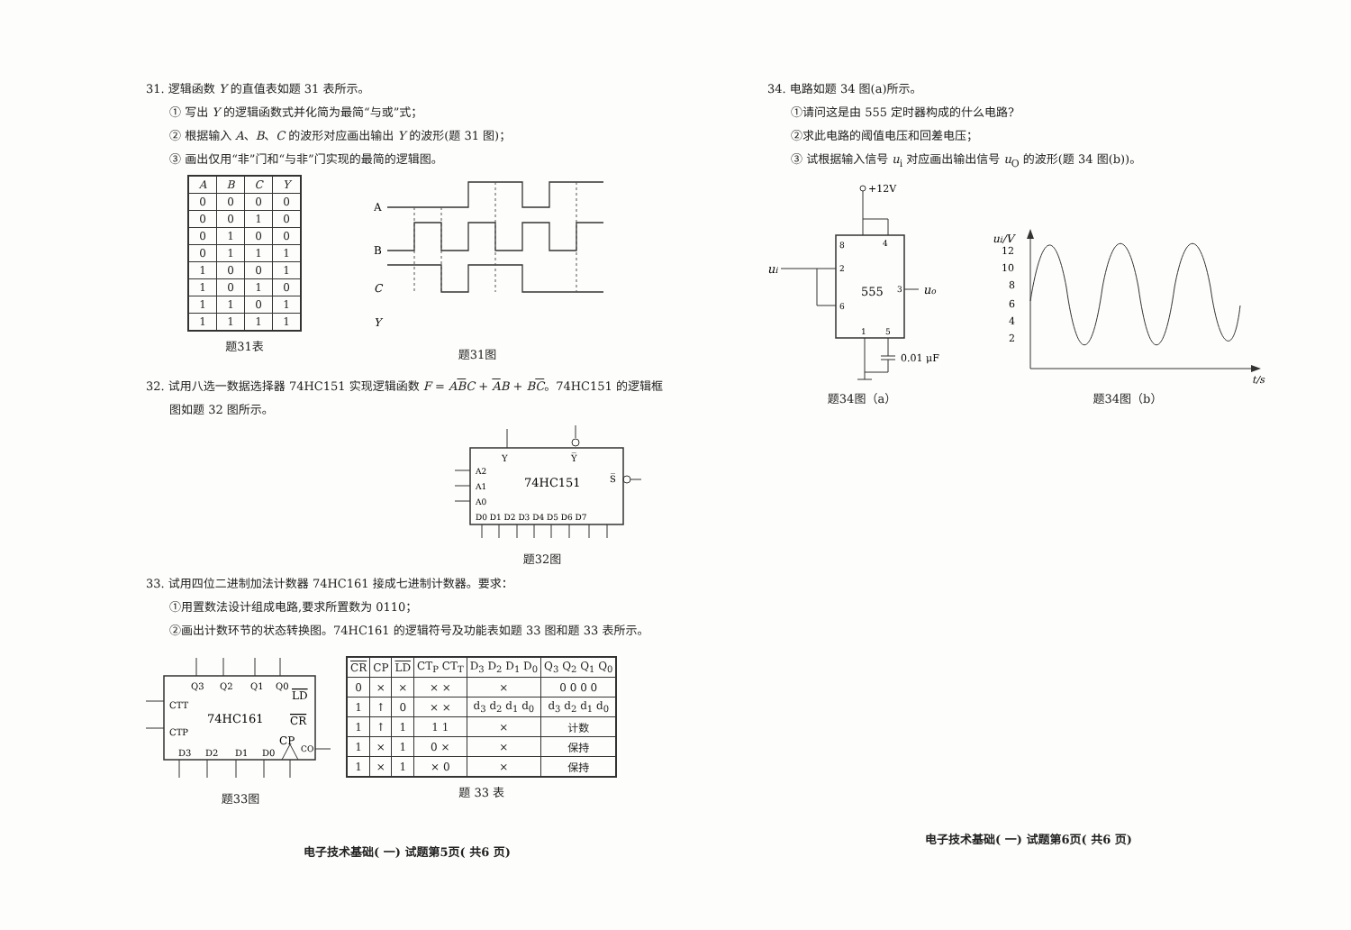31. 逻辑函数 Y 的直值表如题 31 表所示。
① 写出 Y 的逻辑函数式并化简为最简“与或”式；
② 根据输入 A、B、C 的波形对应画出输出 Y 的波形(题 31 图)；
③ 画出仅用“非”门和“与非”门实现的最简的逻辑图。
| A | B | C | Y |
| --- | --- | --- | --- |
| 0 | 0 | 0 | 0 |
| 0 | 0 | 1 | 0 |
| 0 | 1 | 0 | 0 |
| 0 | 1 | 1 | 1 |
| 1 | 0 | 0 | 1 |
| 1 | 0 | 1 | 0 |
| 1 | 1 | 0 | 1 |
| 1 | 1 | 1 | 1 |
题31表
A
B
C
Y
题31图
32. 试用八选一数据选择器 74HC151 实现逻辑函数 F = ABC + AB + BC。74HC151 的逻辑框
图如题 32 图所示。
Y
Y̅
74HC151
A2
A1
A0
S̅
D0 D1 D2 D3 D4 D5 D6 D7
题32图
33. 试用四位二进制加法计数器 74HC161 接成七进制计数器。要求：
①用置数法设计组成电路,要求所置数为 0110；
②画出计数环节的状态转换图。74HC161 的逻辑符号及功能表如题 33 图和题 33 表所示。
Q3
Q2
Q1
Q0
CTT
CTP
74HC161
LD
CR
CP
CO
D3
D2
D1
D0
题33图
| CR | CP | LD | CT<sub>P</sub> CT<sub>T</sub> | D<sub>3</sub> D<sub>2</sub> D<sub>1</sub> D<sub>0</sub> | Q<sub>3</sub> Q<sub>2</sub> Q<sub>1</sub> Q<sub>0</sub> |
| --- | --- | --- | --- | --- | --- |
| 0 | × | × | × × | × | 0 0 0 0 |
| 1 | ↑ | 0 | × × | d<sub>3</sub> d<sub>2</sub> d<sub>1</sub> d<sub>0</sub> | d<sub>3</sub> d<sub>2</sub> d<sub>1</sub> d<sub>0</sub> |
| 1 | ↑ | 1 | 1 1 | × | 计数 |
| 1 | × | 1 | 0 × | × | 保持 |
| 1 | × | 1 | × 0 | × | 保持 |
题 33 表
电子技术基础( 一) 试题第5页( 共6 页)
34. 电路如题 34 图(a)所示。
①请问这是由 555 定时器构成的什么电路?
②求此电路的阈值电压和回差电压；
③ 试根据输入信号 u<sub>i</sub> 对应画出输出信号 u<sub>O</sub> 的波形(题 34 图(b))。
+12V
ui
uo
555
8
4
2
6
3
1
5
0.01 μF
题34图（a）
ui/V
12
10
8
6
4
2
t/s
题34图（b）
电子技术基础( 一) 试题第6页( 共6 页)